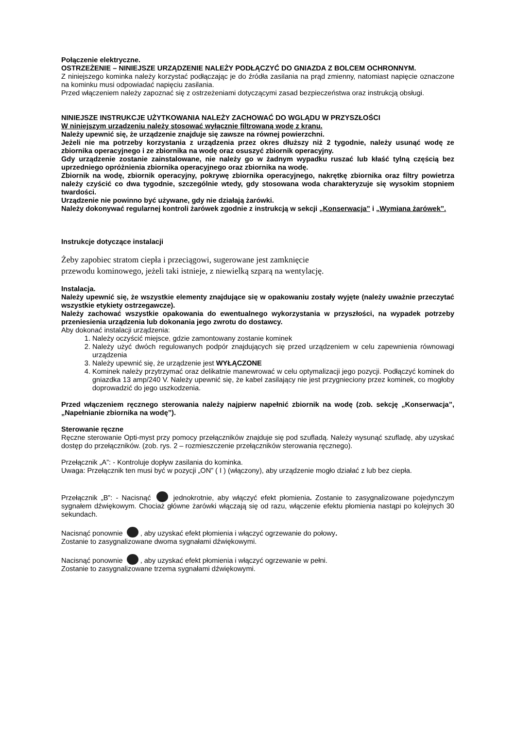Połączenie elektryczne.
OSTRZEŻENIE – NINIEJSZE URZĄDZENIE NALEŻY PODŁĄCZYĆ DO GNIAZDA Z BOLCEM OCHRONNYM.
Z niniejszego kominka należy korzystać podłączając je do źródła zasilania na prąd zmienny, natomiast napięcie oznaczone na kominku musi odpowiadać napięciu zasilania.
Przed włączeniem należy zapoznać się z ostrzeżeniami dotyczącymi zasad bezpieczeństwa oraz instrukcją obsługi.
NINIEJSZE INSTRUKCJE UŻYTKOWANIA NALEŻY ZACHOWAĆ DO WGLĄDU W PRZYSZŁOŚCI
W niniejszym urządzeniu należy stosować wyłącznie filtrowaną wodę z kranu.
Należy upewnić się, że urządzenie znajduje się zawsze na równej powierzchni.
Jeżeli nie ma potrzeby korzystania z urządzenia przez okres dłuższy niż 2 tygodnie, należy usunąć wodę ze zbiornika operacyjnego i ze zbiornika na wodę oraz osuszyć zbiornik operacyjny.
Gdy urządzenie zostanie zainstalowane, nie należy go w żadnym wypadku ruszać lub kłaść tylną częścią bez uprzedniego opróżnienia zbiornika operacyjnego oraz zbiornika na wodę.
Zbiornik na wodę, zbiornik operacyjny, pokrywę zbiornika operacyjnego, nakrętkę zbiornika oraz filtry powietrza należy czyścić co dwa tygodnie, szczególnie wtedy, gdy stosowana woda charakteryzuje się wysokim stopniem twardości.
Urządzenie nie powinno być używane, gdy nie działają żarówki.
Należy dokonywać regularnej kontroli żarówek zgodnie z instrukcją w sekcji „Konserwacja” i „Wymiana żarówek”.
Instrukcje dotyczące instalacji
Żeby zapobiec stratom ciepła i przeciągowi, sugerowane jest zamknięcie
przewodu kominowego, jeżeli taki istnieje, z niewielką szparą na wentylację.
Instalacja.
Należy upewnić się, że wszystkie elementy znajdujące się w opakowaniu zostały wyjęte (należy uważnie przeczytać wszystkie etykiety ostrzegawcze).
Należy zachować wszystkie opakowania do ewentualnego wykorzystania w przyszłości, na wypadek potrzeby przeniesienia urządzenia lub dokonania jego zwrotu do dostawcy.
Aby dokonać instalacji urządzenia:
1. Należy oczyścić miejsce, gdzie zamontowany zostanie kominek
2. Należy użyć dwóch regulowanych podpór znajdujących się przed urządzeniem w celu zapewnienia równowagi urządzenia
3. Należy upewnić się, że urządzenie jest WYŁĄCZONE
4. Kominek należy przytrzymać oraz delikatnie manewrować w celu optymalizacji jego pozycji. Podłączyć kominek do gniazdka 13 amp/240 V. Należy upewnić się, że kabel zasilający nie jest przygnieciony przez kominek, co mogłoby doprowadzić do jego uszkodzenia.
Przed włączeniem ręcznego sterowania należy najpierw napełnić zbiornik na wodę (zob. sekcję „Konserwacja”, „Napełnianie zbiornika na wodę”).
Sterowanie ręczne
Ręczne sterowanie Opti-myst przy pomocy przełączników znajduje się pod szufladą. Należy wysunąć szufladę, aby uzyskać dostęp do przełączników. (zob. rys. 2 – rozmieszczenie przełączników sterowania ręcznego).
Przełącznik „A”: - Kontroluje dopływ zasilania do kominka.
Uwaga: Przełącznik ten musi być w pozycji „ON” ( I ) (włączony), aby urządzenie mogło działać z lub bez ciepła.
Przełącznik „B”: - Nacisnąć jednokrotnie, aby włączyć efekt płomienia. Zostanie to zasygnalizowane pojedynczym sygnałem dźwiękowym. Chociaż główne żarówki włączają się od razu, włączenie efektu płomienia nastąpi po kolejnych 30 sekundach.
Nacisnąć ponownie , aby uzyskać efekt płomienia i włączyć ogrzewanie do połowy.
Zostanie to zasygnalizowane dwoma sygnałami dźwiękowymi.
Nacisnąć ponownie , aby uzyskać efekt płomienia i włączyć ogrzewanie w pełni.
Zostanie to zasygnalizowane trzema sygnałami dźwiękowymi.